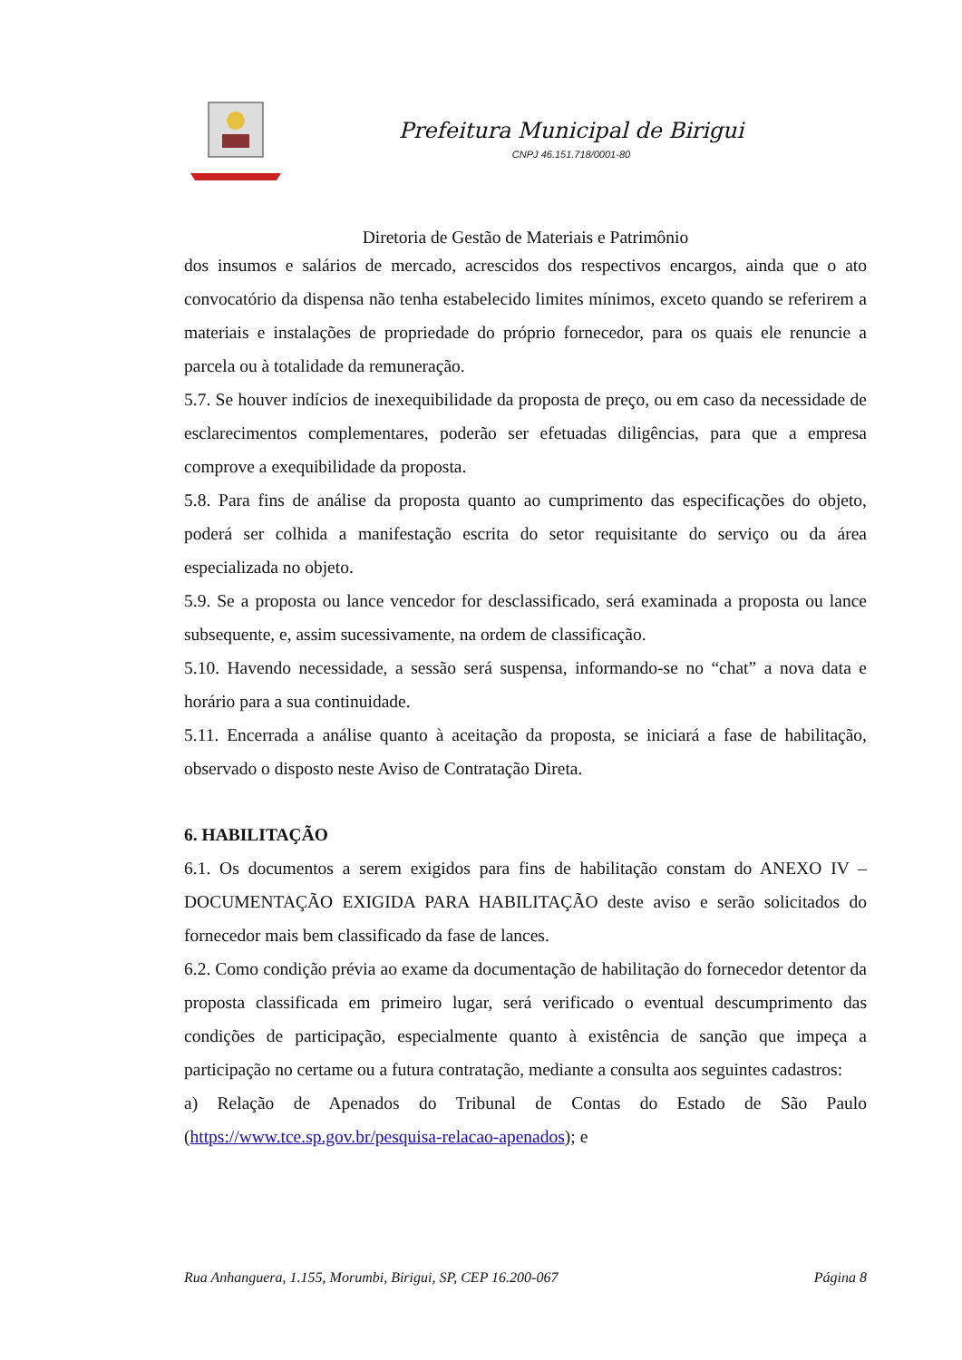Prefeitura Municipal de Birigui
CNPJ 46.151.718/0001-80
Diretoria de Gestão de Materiais e Patrimônio
dos insumos e salários de mercado, acrescidos dos respectivos encargos, ainda que o ato convocatório da dispensa não tenha estabelecido limites mínimos, exceto quando se referirem a materiais e instalações de propriedade do próprio fornecedor, para os quais ele renuncie a parcela ou à totalidade da remuneração.
5.7. Se houver indícios de inexequibilidade da proposta de preço, ou em caso da necessidade de esclarecimentos complementares, poderão ser efetuadas diligências, para que a empresa comprove a exequibilidade da proposta.
5.8. Para fins de análise da proposta quanto ao cumprimento das especificações do objeto, poderá ser colhida a manifestação escrita do setor requisitante do serviço ou da área especializada no objeto.
5.9. Se a proposta ou lance vencedor for desclassificado, será examinada a proposta ou lance subsequente, e, assim sucessivamente, na ordem de classificação.
5.10. Havendo necessidade, a sessão será suspensa, informando-se no “chat” a nova data e horário para a sua continuidade.
5.11. Encerrada a análise quanto à aceitação da proposta, se iniciará a fase de habilitação, observado o disposto neste Aviso de Contratação Direta.
6. HABILITAÇÃO
6.1. Os documentos a serem exigidos para fins de habilitação constam do ANEXO IV – DOCUMENTAÇÃO EXIGIDA PARA HABILITAÇÃO deste aviso e serão solicitados do fornecedor mais bem classificado da fase de lances.
6.2. Como condição prévia ao exame da documentação de habilitação do fornecedor detentor da proposta classificada em primeiro lugar, será verificado o eventual descumprimento das condições de participação, especialmente quanto à existência de sanção que impeça a participação no certame ou a futura contratação, mediante a consulta aos seguintes cadastros:
a) Relação de Apenados do Tribunal de Contas do Estado de São Paulo (https://www.tce.sp.gov.br/pesquisa-relacao-apenados); e
Rua Anhanguera, 1.155, Morumbi, Birigui, SP, CEP 16.200-067 Página 8